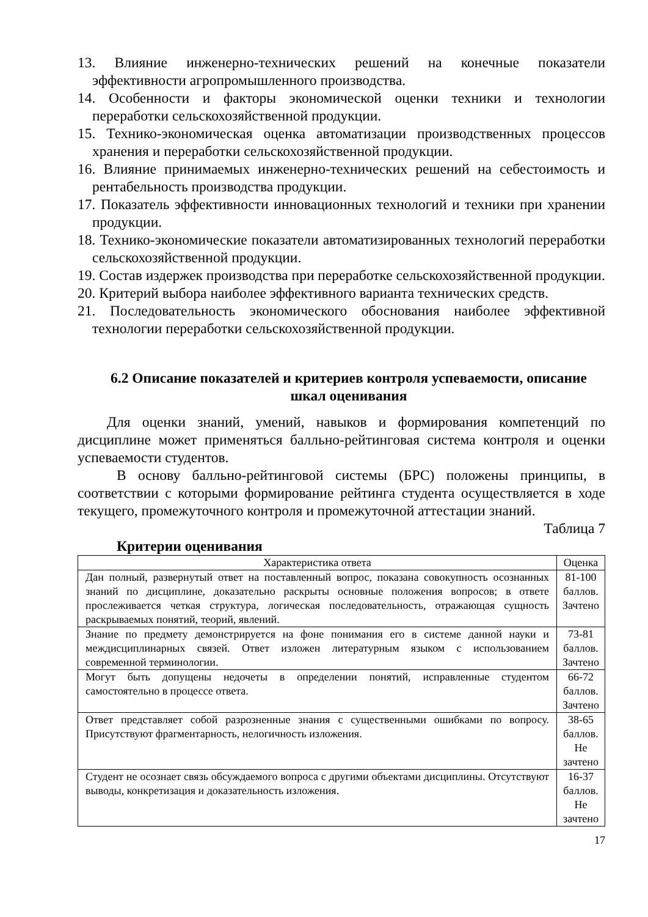13. Влияние инженерно-технических решений на конечные показатели эффективности агропромышленного производства.
14. Особенности и факторы экономической оценки техники и технологии переработки сельскохозяйственной продукции.
15. Технико-экономическая оценка автоматизации производственных процессов хранения и переработки сельскохозяйственной продукции.
16. Влияние принимаемых инженерно-технических решений на себестоимость и рентабельность производства продукции.
17. Показатель эффективности инновационных технологий и техники при хранении продукции.
18. Технико-экономические показатели автоматизированных технологий переработки сельскохозяйственной продукции.
19. Состав издержек производства при переработке сельскохозяйственной продукции.
20. Критерий выбора наиболее эффективного варианта технических средств.
21. Последовательность экономического обоснования наиболее эффективной технологии переработки сельскохозяйственной продукции.
6.2 Описание показателей и критериев контроля успеваемости, описание шкал оценивания
Для оценки знаний, умений, навыков и формирования компетенций по дисциплине может применяться балльно-рейтинговая система контроля и оценки успеваемости студентов.
В основу балльно-рейтинговой системы (БРС) положены принципы, в соответствии с которыми формирование рейтинга студента осуществляется в ходе текущего, промежуточного контроля и промежуточной аттестации знаний.
Таблица 7
Критерии оценивания
| Характеристика ответа | Оценка |
| --- | --- |
| Дан полный, развернутый ответ на поставленный вопрос, показана совокупность осознанных знаний по дисциплине, доказательно раскрыты основные положения вопросов; в ответе прослеживается четкая структура, логическая последовательность, отражающая сущность раскрываемых понятий, теорий, явлений. | 81-100 баллов. Зачтено |
| Знание по предмету демонстрируется на фоне понимания его в системе данной науки и междисциплинарных связей. Ответ изложен литературным языком с использованием современной терминологии. | 73-81 баллов. Зачтено |
| Могут быть допущены недочеты в определении понятий, исправленные студентом самостоятельно в процессе ответа. | 66-72 баллов. Зачтено |
| Ответ представляет собой разрозненные знания с существенными ошибками по вопросу. Присутствуют фрагментарность, нелогичность изложения. | 38-65 баллов. Не зачтено |
| Студент не осознает связь обсуждаемого вопроса с другими объектами дисциплины. Отсутствуют выводы, конкретизация и доказательность изложения. | 16-37 баллов. Не зачтено |
17